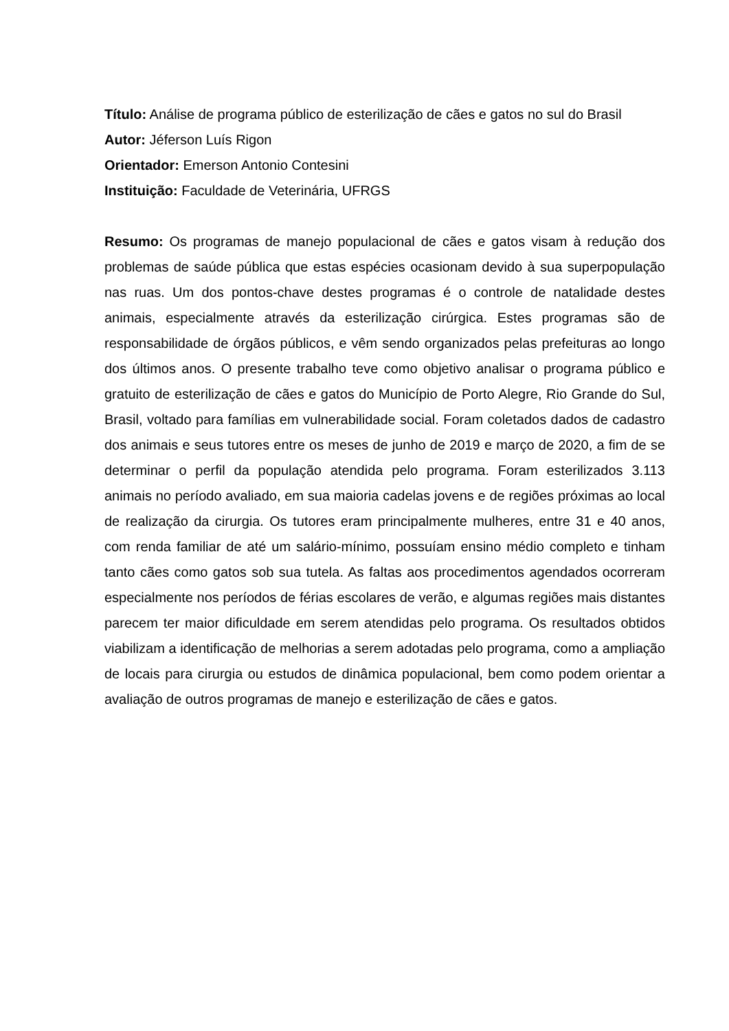Título: Análise de programa público de esterilização de cães e gatos no sul do Brasil
Autor: Jéferson Luís Rigon
Orientador: Emerson Antonio Contesini
Instituição: Faculdade de Veterinária, UFRGS
Resumo: Os programas de manejo populacional de cães e gatos visam à redução dos problemas de saúde pública que estas espécies ocasionam devido à sua superpopulação nas ruas. Um dos pontos-chave destes programas é o controle de natalidade destes animais, especialmente através da esterilização cirúrgica. Estes programas são de responsabilidade de órgãos públicos, e vêm sendo organizados pelas prefeituras ao longo dos últimos anos. O presente trabalho teve como objetivo analisar o programa público e gratuito de esterilização de cães e gatos do Município de Porto Alegre, Rio Grande do Sul, Brasil, voltado para famílias em vulnerabilidade social. Foram coletados dados de cadastro dos animais e seus tutores entre os meses de junho de 2019 e março de 2020, a fim de se determinar o perfil da população atendida pelo programa. Foram esterilizados 3.113 animais no período avaliado, em sua maioria cadelas jovens e de regiões próximas ao local de realização da cirurgia. Os tutores eram principalmente mulheres, entre 31 e 40 anos, com renda familiar de até um salário-mínimo, possuíam ensino médio completo e tinham tanto cães como gatos sob sua tutela. As faltas aos procedimentos agendados ocorreram especialmente nos períodos de férias escolares de verão, e algumas regiões mais distantes parecem ter maior dificuldade em serem atendidas pelo programa. Os resultados obtidos viabilizam a identificação de melhorias a serem adotadas pelo programa, como a ampliação de locais para cirurgia ou estudos de dinâmica populacional, bem como podem orientar a avaliação de outros programas de manejo e esterilização de cães e gatos.